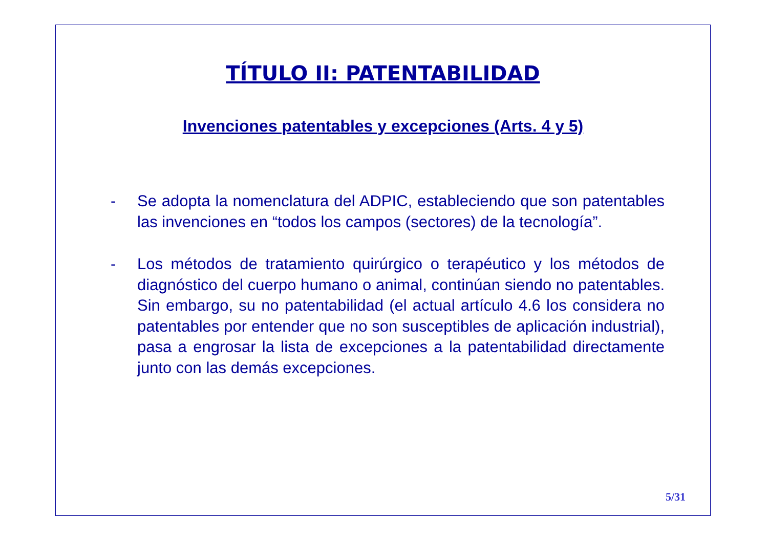TÍTULO II: PATENTABILIDAD
Invenciones patentables y excepciones (Arts. 4 y 5)
- Se adopta la nomenclatura del ADPIC, estableciendo que son patentables las invenciones en “todos los campos (sectores) de la tecnología”.
- Los métodos de tratamiento quirúrgico o terapéutico y los métodos de diagnóstico del cuerpo humano o animal, continúan siendo no patentables. Sin embargo, su no patentabilidad (el actual artículo 4.6 los considera no patentables por entender que no son susceptibles de aplicación industrial), pasa a engrosar la lista de excepciones a la patentabilidad directamente junto con las demás excepciones.
5/31